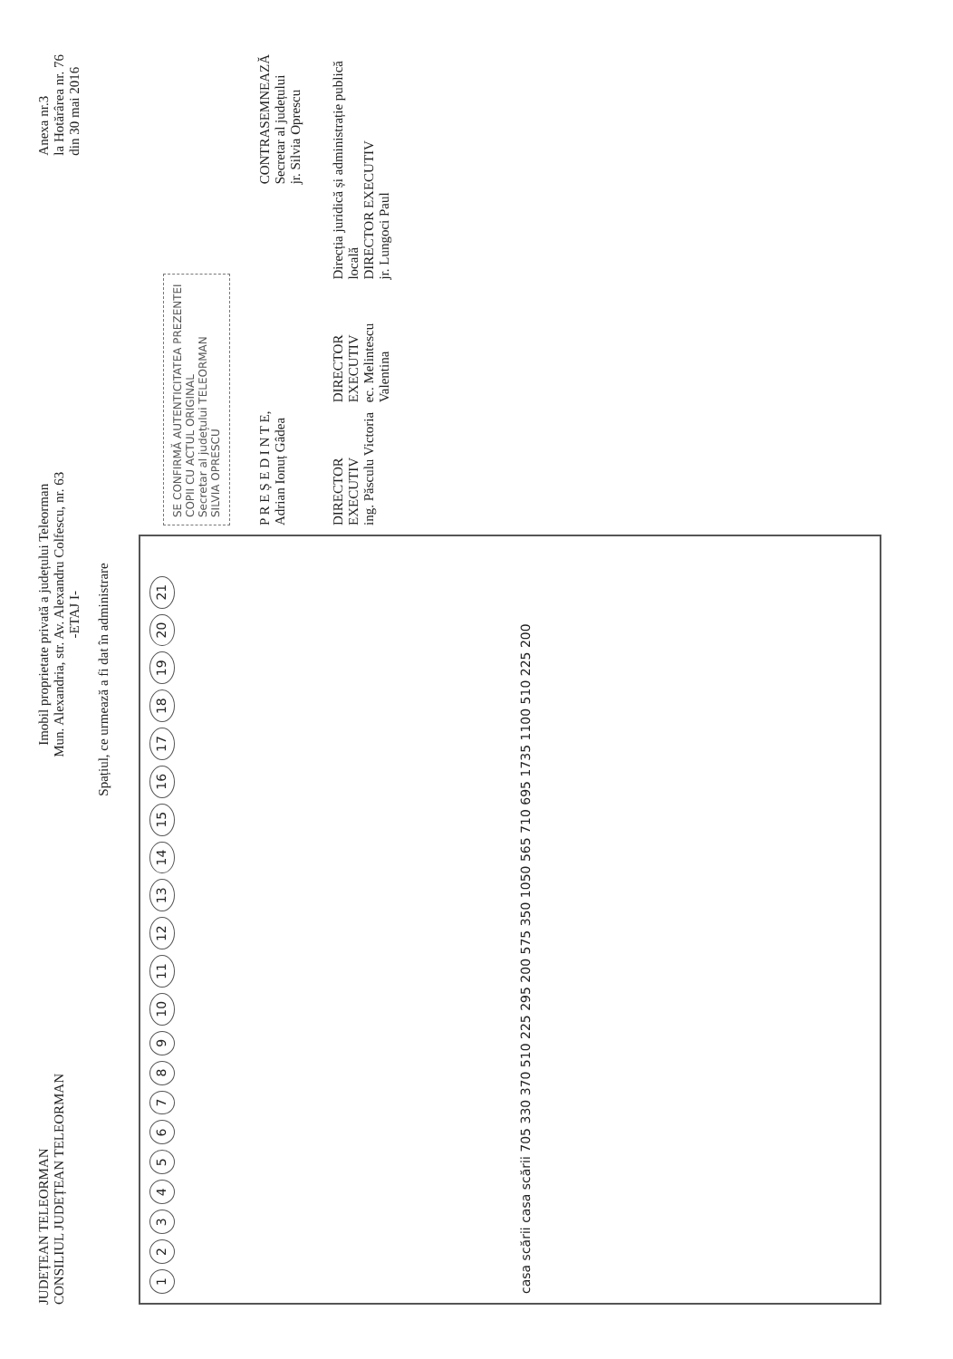JUDEȚEAN TELEORMAN
CONSILIUL JUDEȚEAN TELEORMAN
Imobil proprietate privată a județului Teleorman
Mun. Alexandria, str. Av. Alexandru Colfescu, nr. 63
-ETAJ I-
Anexa nr.3
la Hotărârea nr. 76
din 30 mai 2016
Spațiul, ce urmează a fi dat în administrare
123456789 10 11 12 13 14 15 16 17 18 19 20 21 casa scării casa scării 705 330 370 510 225 295 200 575 350 1050 565 710 695 1735 1100 510 225 200
SE CONFIRMĂ AUTENTICITATEA PREZENTEI COPII CU ACTUL ORIGINAL
Secretar al județului TELEORMAN
SILVIA OPRESCU
P R E Ș E D I N T E,
Adrian Ionuț Gâdea
CONTRASEMNEAZĂ
Secretar al județului
jr. Silvia Oprescu
DIRECTOR EXECUTIV
ing. Păsculu Victoria
DIRECTOR EXECUTIV
ec. Melintescu Valentina
Direcția juridică și administrație publică locală
DIRECTOR EXECUTIV
jr. Lungoci Paul